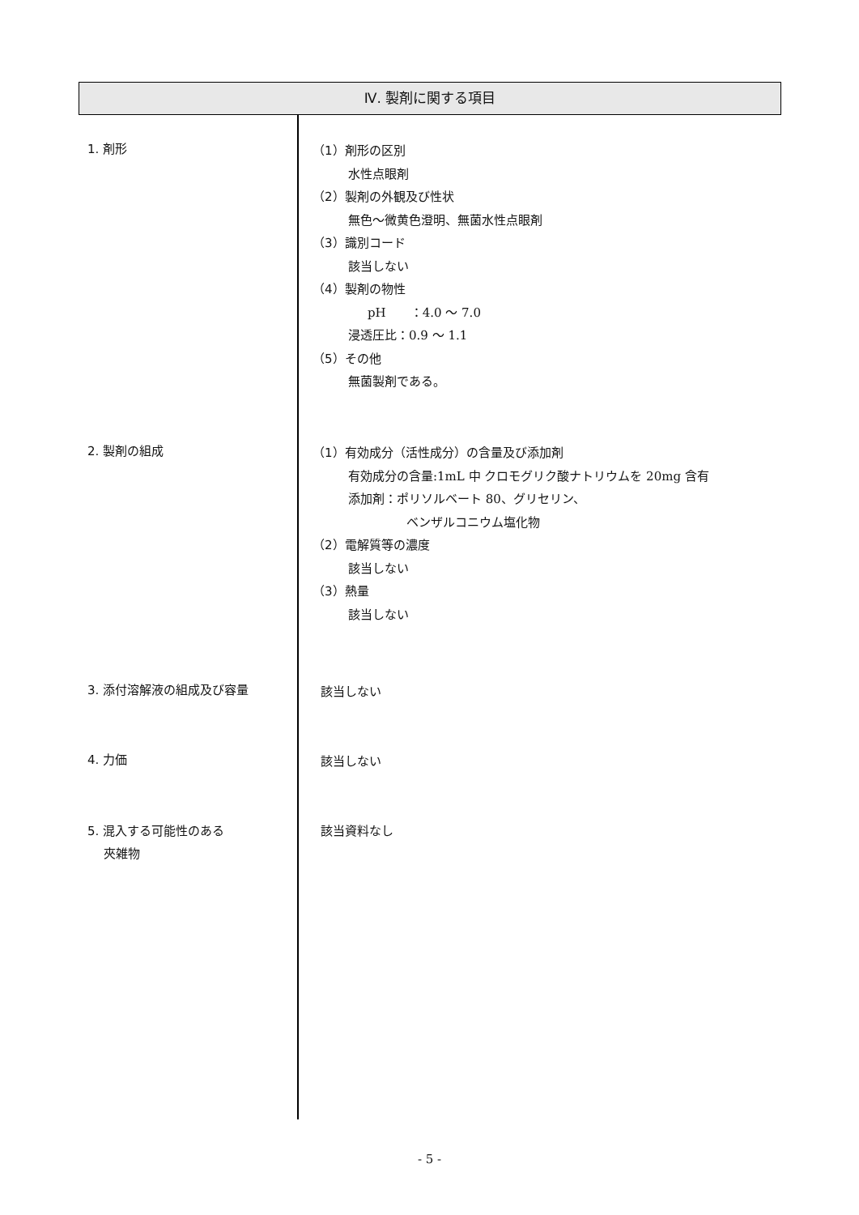Ⅳ. 製剤に関する項目
1. 剤形
（1）剤形の区別
水性点眼剤
（2）製剤の外観及び性状
無色～微黄色澄明、無菌水性点眼剤
（3）識別コード
該当しない
（4）製剤の物性
pH　　：4.0 ～ 7.0
浸透圧比：0.9 ～ 1.1
（5）その他
無菌製剤である。
2. 製剤の組成
（1）有効成分（活性成分）の含量及び添加剤
有効成分の含量:1mL 中 クロモグリク酸ナトリウムを 20mg 含有
添加剤：ポリソルベート 80、グリセリン、
ベンザルコニウム塩化物
（2）電解質等の濃度
該当しない
（3）熱量
該当しない
3. 添付溶解液の組成及び容量
該当しない
4. 力価
該当しない
5. 混入する可能性のある
　 夾雑物
該当資料なし
- 5 -